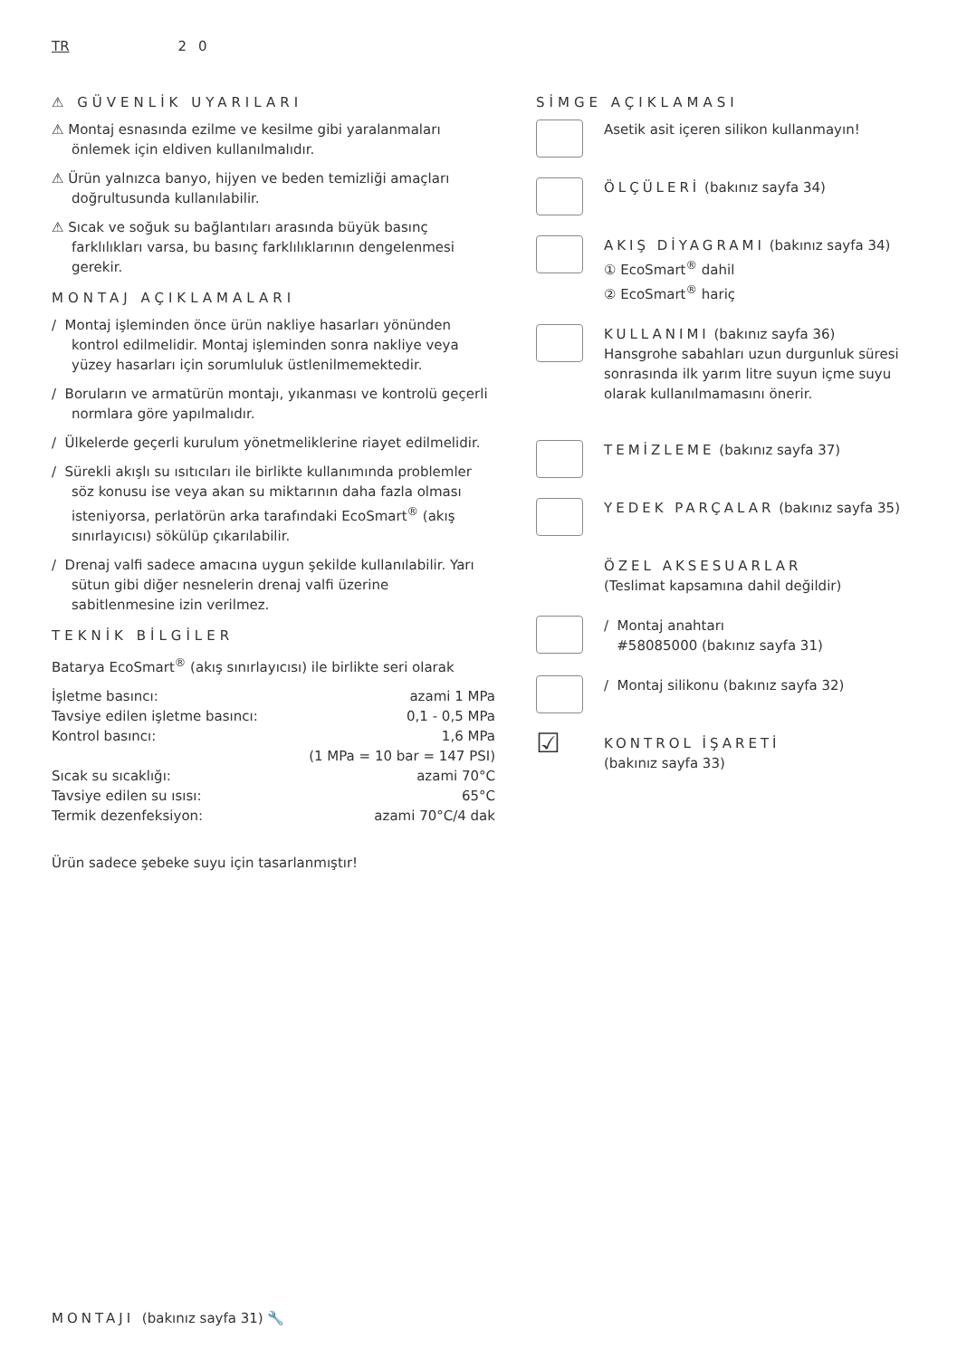TR 2 0
⚠ GÜVENLİK UYARILARI
⚠ Montaj esnasında ezilme ve kesilme gibi yaralanmaları önlemek için eldiven kullanılmalıdır.
⚠ Ürün yalnızca banyo, hijyen ve beden temizliği amaçları doğrultusunda kullanılabilir.
⚠ Sıcak ve soğuk su bağlantıları arasında büyük basınç farklılıkları varsa, bu basınç farklılıklarının dengelenmesi gerekir.
MONTAJ AÇIKLAMALARI
/ Montaj işleminden önce ürün nakliye hasarları yönünden kontrol edilmelidir. Montaj işleminden sonra nakliye veya yüzey hasarları için sorumluluk üstlenilmemektedir.
/ Boruların ve armatürün montajı, yıkanması ve kontrolü geçerli normlara göre yapılmalıdır.
/ Ülkelerde geçerli kurulum yönetmeliklerine riayet edilmelidir.
/ Sürekli akışlı su ısıtıcıları ile birlikte kullanımında problemler söz konusu ise veya akan su miktarının daha fazla olması isteniyorsa, perlatörün arka tarafındaki EcoSmart<sup>®</sup> (akış sınırlayıcısı) sökülüp çıkarılabilir.
/ Drenaj valfi sadece amacına uygun şekilde kullanılabilir. Yarı sütun gibi diğer nesnelerin drenaj valfi üzerine sabitlenmesine izin verilmez.
TEKNİK BİLGİLER
Batarya EcoSmart<sup>®</sup> (akış sınırlayıcısı) ile birlikte seri olarak
| İşletme basıncı: | azami 1 MPa |
| Tavsiye edilen işletme basıncı: | 0,1 - 0,5 MPa |
| Kontrol basıncı: | 1,6 MPa |
| | (1 MPa = 10 bar = 147 PSI) |
| Sıcak su sıcaklığı: | azami 70°C |
| Tavsiye edilen su ısısı: | 65°C |
| Termik dezenfeksiyon: | azami 70°C/4 dak |
Ürün sadece şebeke suyu için tasarlanmıştır!
SİMGE AÇIKLAMASI
Asetik asit içeren silikon kullanmayın!
ÖLÇÜLERİ (bakınız sayfa 34)
AKIŞ DİYAGRAMI (bakınız sayfa 34)
① EcoSmart<sup>®</sup> dahil
② EcoSmart<sup>®</sup> hariç
KULLANIMI (bakınız sayfa 36)
Hansgrohe sabahları uzun durgunluk süresi sonrasında ilk yarım litre suyun içme suyu olarak kullanılmamasını önerir.
TEMİZLEME (bakınız sayfa 37)
YEDEK PARÇALAR (bakınız sayfa 35)
ÖZEL AKSESUARLAR
(Teslimat kapsamına dahil değildir)
/ Montaj anahtarı
#58085000 (bakınız sayfa 31)
/ Montaj silikonu (bakınız sayfa 32)
☑
KONTROL İŞARETİ
(bakınız sayfa 33)
MONTAJI (bakınız sayfa 31) 🔧